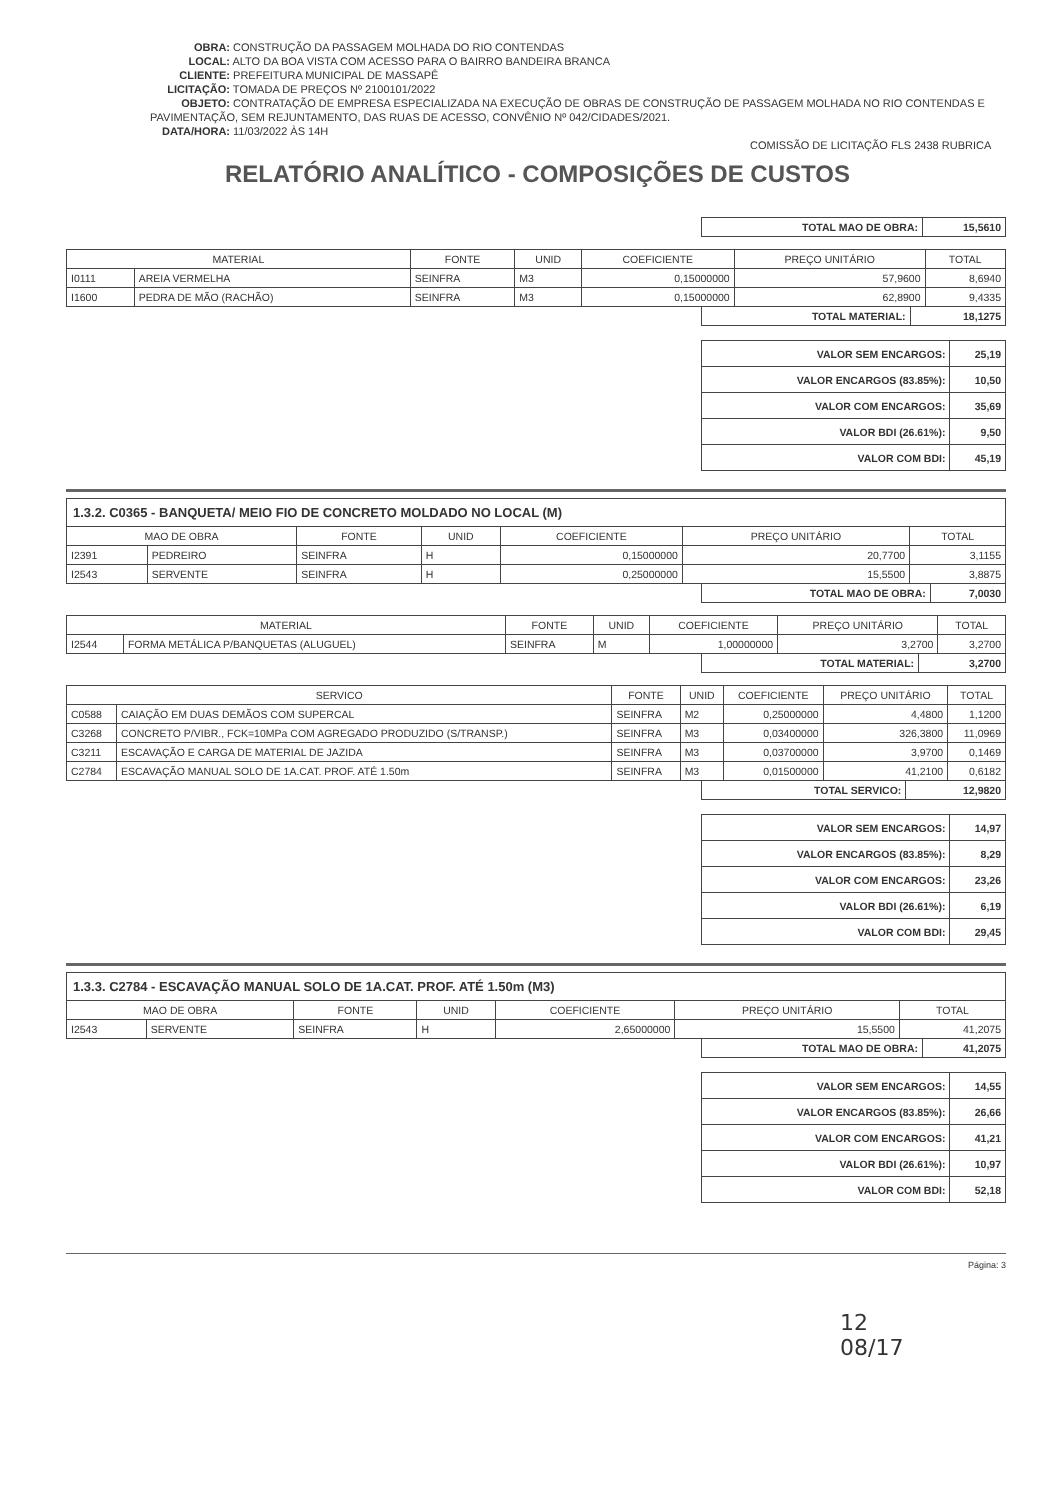OBRA: CONSTRUÇÃO DA PASSAGEM MOLHADA DO RIO CONTENDAS
LOCAL: ALTO DA BOA VISTA COM ACESSO PARA O BAIRRO BANDEIRA BRANCA
CLIENTE: PREFEITURA MUNICIPAL DE MASSAPÊ
LICITAÇÃO: TOMADA DE PREÇOS Nº 2100101/2022
OBJETO: CONTRATAÇÃO DE EMPRESA ESPECIALIZADA NA EXECUÇÃO DE OBRAS DE CONSTRUÇÃO DE PASSAGEM MOLHADA NO RIO CONTENDAS E PAVIMENTAÇÃO, SEM REJUNTAMENTO, DAS RUAS DE ACESSO, CONVÊNIO Nº 042/CIDADES/2021.
DATA/HORA: 11/03/2022 ÀS 14H
COMISSÃO DE LICITAÇÃO FLS 2438 RUBRICA
RELATÓRIO ANALÍTICO - COMPOSIÇÕES DE CUSTOS
| TOTAL MAO DE OBRA: | 15,5610 |
| MATERIAL | | FONTE | UNID | COEFICIENTE | PREÇO UNITÁRIO | TOTAL |
| --- | --- | --- | --- | --- | --- | --- |
| I0111 | AREIA VERMELHA | SEINFRA | M3 | 0,15000000 | 57,9600 | 8,6940 |
| I1600 | PEDRA DE MÃO (RACHÃO) | SEINFRA | M3 | 0,15000000 | 62,8900 | 9,4335 |
| TOTAL MATERIAL: | 18,1275 |
| VALOR SEM ENCARGOS: | 25,19 |
| VALOR ENCARGOS (83.85%): | 10,50 |
| VALOR COM ENCARGOS: | 35,69 |
| VALOR BDI (26.61%): | 9,50 |
| VALOR COM BDI: | 45,19 |
| 1.3.2. C0365 - BANQUETA/ MEIO FIO DE CONCRETO MOLDADO NO LOCAL (M) | | | | | | |
| MAO DE OBRA | | FONTE | UNID | COEFICIENTE | PREÇO UNITÁRIO | TOTAL |
| I2391 | PEDREIRO | SEINFRA | H | 0,15000000 | 20,7700 | 3,1155 |
| I2543 | SERVENTE | SEINFRA | H | 0,25000000 | 15,5500 | 3,8875 |
| TOTAL MAO DE OBRA: | 7,0030 |
| MATERIAL | | FONTE | UNID | COEFICIENTE | PREÇO UNITÁRIO | TOTAL |
| --- | --- | --- | --- | --- | --- | --- |
| I2544 | FORMA METÁLICA P/BANQUETAS (ALUGUEL) | SEINFRA | M | 1,00000000 | 3,2700 | 3,2700 |
| TOTAL MATERIAL: | 3,2700 |
| SERVICO | | FONTE | UNID | COEFICIENTE | PREÇO UNITÁRIO | TOTAL |
| --- | --- | --- | --- | --- | --- | --- |
| C0588 | CAIAÇÃO EM DUAS DEMÃOS COM SUPERCAL | SEINFRA | M2 | 0,25000000 | 4,4800 | 1,1200 |
| C3268 | CONCRETO P/VIBR., FCK=10MPa COM AGREGADO PRODUZIDO (S/TRANSP.) | SEINFRA | M3 | 0,03400000 | 326,3800 | 11,0969 |
| C3211 | ESCAVAÇÃO E CARGA DE MATERIAL DE JAZIDA | SEINFRA | M3 | 0,03700000 | 3,9700 | 0,1469 |
| C2784 | ESCAVAÇÃO MANUAL SOLO DE 1A.CAT. PROF. ATÉ 1.50m | SEINFRA | M3 | 0,01500000 | 41,2100 | 0,6182 |
| TOTAL SERVICO: | 12,9820 |
| VALOR SEM ENCARGOS: | 14,97 |
| VALOR ENCARGOS (83.85%): | 8,29 |
| VALOR COM ENCARGOS: | 23,26 |
| VALOR BDI (26.61%): | 6,19 |
| VALOR COM BDI: | 29,45 |
| 1.3.3. C2784 - ESCAVAÇÃO MANUAL SOLO DE 1A.CAT. PROF. ATÉ 1.50m (M3) | | | | | | |
| MAO DE OBRA | | FONTE | UNID | COEFICIENTE | PREÇO UNITÁRIO | TOTAL |
| I2543 | SERVENTE | SEINFRA | H | 2,65000000 | 15,5500 | 41,2075 |
| TOTAL MAO DE OBRA: | 41,2075 |
| VALOR SEM ENCARGOS: | 14,55 |
| VALOR ENCARGOS (83.85%): | 26,66 |
| VALOR COM ENCARGOS: | 41,21 |
| VALOR BDI (26.61%): | 10,97 |
| VALOR COM BDI: | 52,18 |
Página: 3
12
08/17